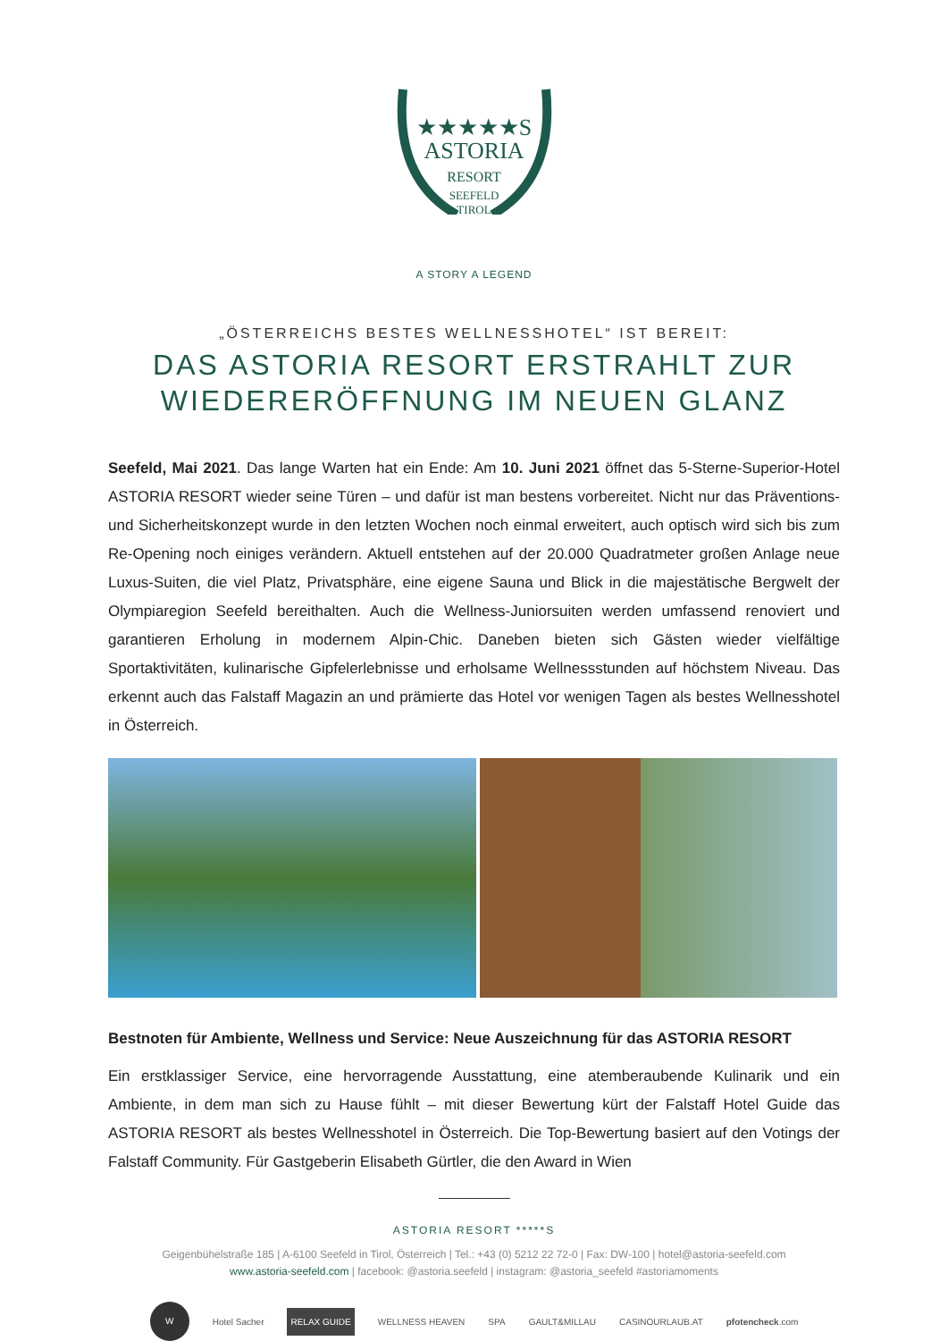★★★★★S
ASTORIA
RESORT
SEEFELD
TIROL
A STORY A LEGEND
„ÖSTERREICHS BESTES WELLNESSHOTEL“ IST BEREIT:
DAS ASTORIA RESORT ERSTRAHLT ZUR
WIEDERERÖFFNUNG IM NEUEN GLANZ
Seefeld, Mai 2021. Das lange Warten hat ein Ende: Am 10. Juni 2021 öffnet das 5-Sterne-Superior-Hotel ASTORIA RESORT wieder seine Türen – und dafür ist man bestens vorbereitet. Nicht nur das Präventions- und Sicherheitskonzept wurde in den letzten Wochen noch einmal erweitert, auch optisch wird sich bis zum Re-Opening noch einiges verändern. Aktuell entstehen auf der 20.000 Quadratmeter großen Anlage neue Luxus-Suiten, die viel Platz, Privatsphäre, eine eigene Sauna und Blick in die majestätische Bergwelt der Olympiaregion Seefeld bereithalten. Auch die Wellness-Juniorsuiten werden umfassend renoviert und garantieren Erholung in modernem Alpin-Chic. Daneben bieten sich Gästen wieder vielfältige Sportaktivitäten, kulinarische Gipfelerlebnisse und erholsame Wellnessstunden auf höchstem Niveau. Das erkennt auch das Falstaff Magazin an und prämierte das Hotel vor wenigen Tagen als bestes Wellnesshotel in Österreich.
Bestnoten für Ambiente, Wellness und Service: Neue Auszeichnung für das ASTORIA RESORT
Ein erstklassiger Service, eine hervorragende Ausstattung, eine atemberaubende Kulinarik und ein Ambiente, in dem man sich zu Hause fühlt – mit dieser Bewertung kürt der Falstaff Hotel Guide das ASTORIA RESORT als bestes Wellnesshotel in Österreich. Die Top-Bewertung basiert auf den Votings der Falstaff Community. Für Gastgeberin Elisabeth Gürtler, die den Award in Wien
ASTORIA RESORT *****S
Geigenbühelstraße 185 | A-6100 Seefeld in Tirol, Österreich | Tel.: +43 (0) 5212 22 72-0 | Fax: DW-100 | hotel@astoria-seefeld.com
www.astoria-seefeld.com | facebook: @astoria.seefeld | instagram: @astoria_seefeld #astoriamoments
W Hotel Sacher RELAX GUIDE WELLNESS HEAVEN SPA GAULT&MILLAU CASINOURLAUB.AT pfotencheck.com